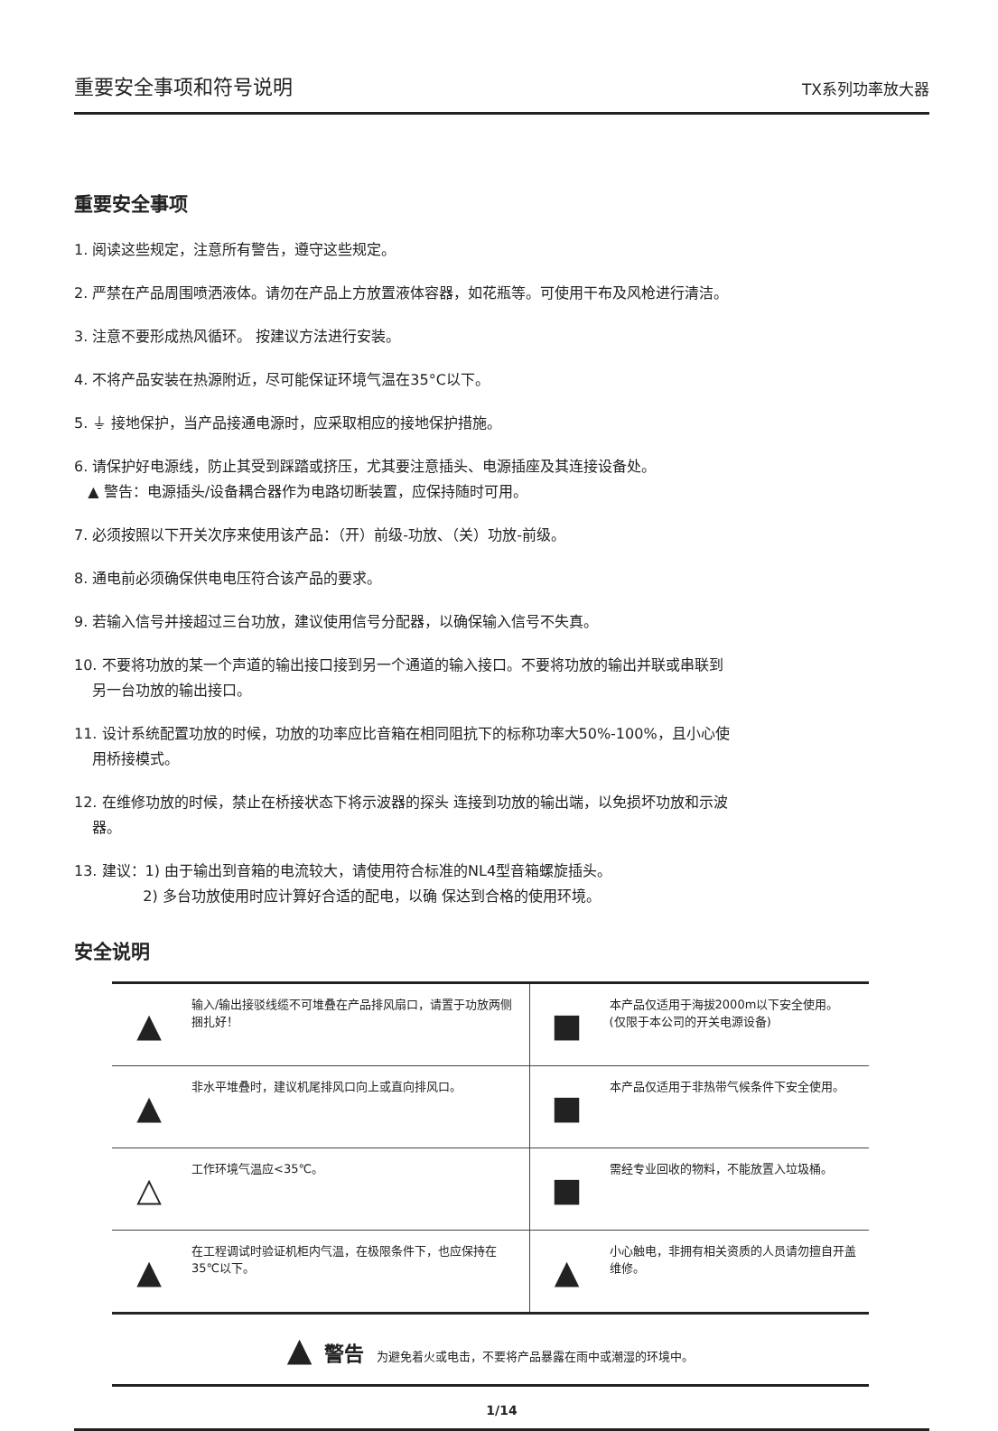重要安全事项和符号说明 TX系列功率放大器
重要安全事项
1. 阅读这些规定，注意所有警告，遵守这些规定。
2. 严禁在产品周围喷洒液体。请勿在产品上方放置液体容器，如花瓶等。可使用干布及风枪进行清洁。
3. 注意不要形成热风循环。 按建议方法进行安装。
4. 不将产品安装在热源附近，尽可能保证环境气温在35°C以下。
5. ⏚ 接地保护，当产品接通电源时，应采取相应的接地保护措施。
6. 请保护好电源线，防止其受到踩踏或挤压，尤其要注意插头、电源插座及其连接设备处。
▲ 警告：电源插头/设备耦合器作为电路切断装置，应保持随时可用。
7. 必须按照以下开关次序来使用该产品：（开）前级-功放、（关）功放-前级。
8. 通电前必须确保供电电压符合该产品的要求。
9. 若输入信号并接超过三台功放，建议使用信号分配器，以确保输入信号不失真。
10. 不要将功放的某一个声道的输出接口接到另一个通道的输入接口。不要将功放的输出并联或串联到
另一台功放的输出接口。
11. 设计系统配置功放的时候，功放的功率应比音箱在相同阻抗下的标称功率大50%-100%，且小心使
用桥接模式。
12. 在维修功放的时候，禁止在桥接状态下将示波器的探头 连接到功放的输出端，以免损坏功放和示波
器。
13. 建议：1) 由于输出到音箱的电流较大，请使用符合标准的NL4型音箱螺旋插头。
2) 多台功放使用时应计算好合适的配电，以确 保达到合格的使用环境。
安全说明
| ▲ | 输入/输出接驳线缆不可堆叠在产品排风扇口，请置于功放两侧捆扎好！ | ■ | 本产品仅适用于海拔2000m以下安全使用。 (仅限于本公司的开关电源设备) |
| ▲ | 非水平堆叠时，建议机尾排风口向上或直向排风口。 | ■ | 本产品仅适用于非热带气候条件下安全使用。 |
| △ | 工作环境气温应<35℃。 | ■ | 需经专业回收的物料，不能放置入垃圾桶。 |
| ▲ | 在工程调试时验证机柜内气温，在极限条件下，也应保持在35℃以下。 | ▲ | 小心触电，非拥有相关资质的人员请勿擅自开盖维修。 |
▲ 警告 为避免着火或电击，不要将产品暴露在雨中或潮湿的环境中。
1/14